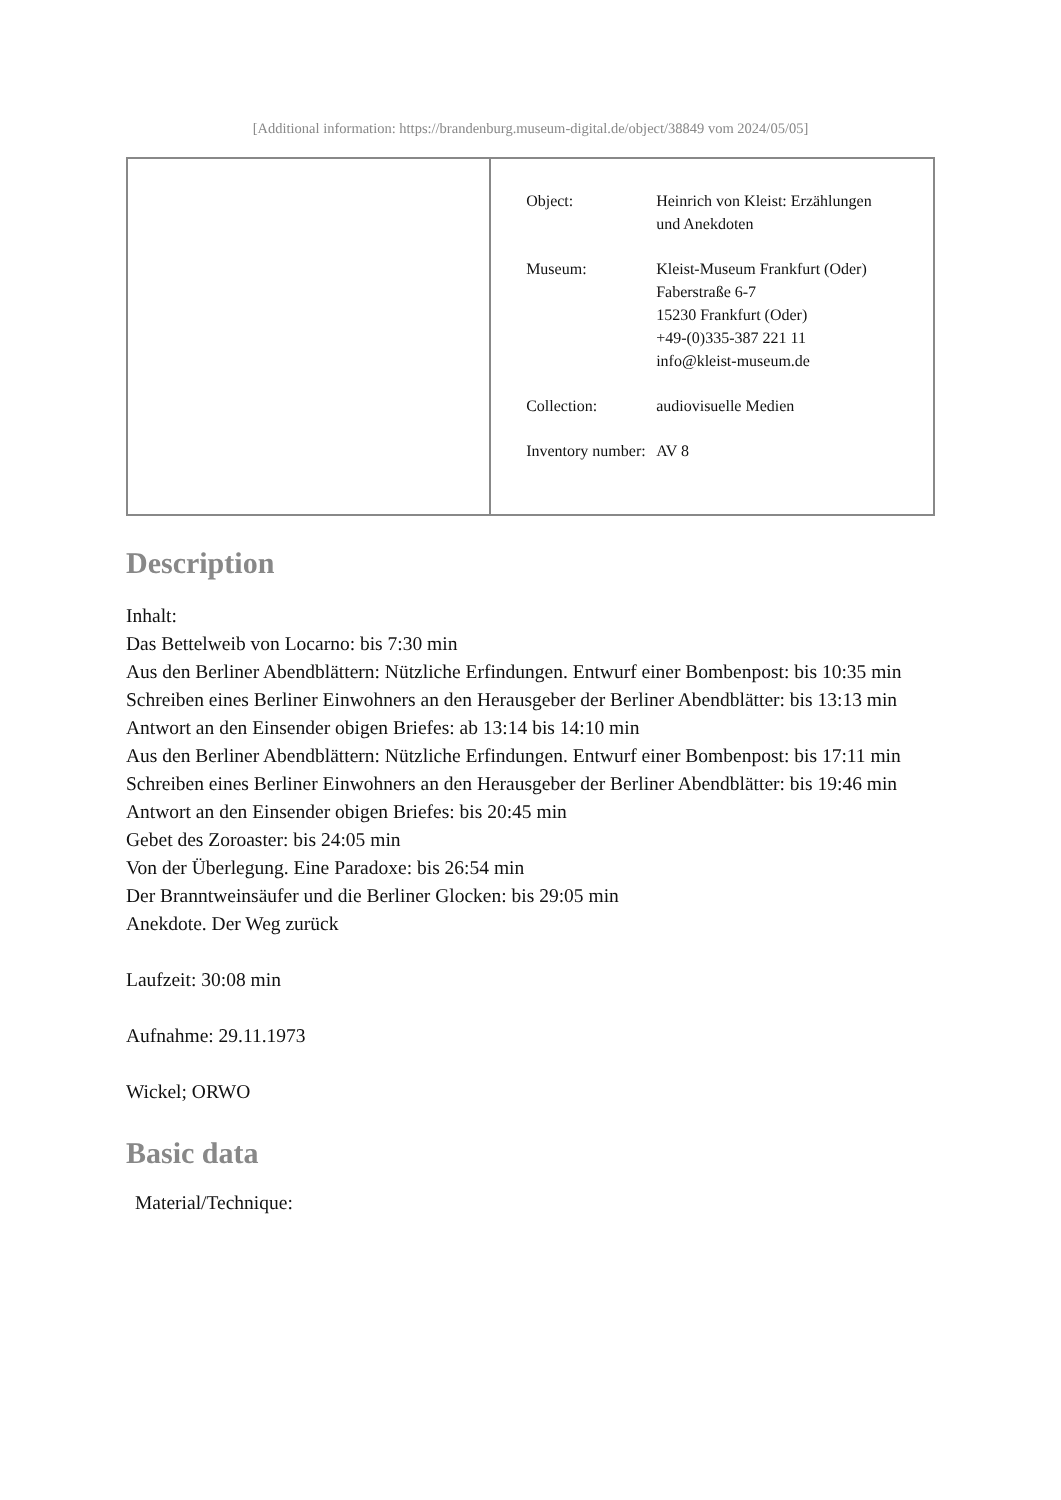[Additional information: https://brandenburg.museum-digital.de/object/38849 vom 2024/05/05]
| | / Object: / Heinrich von Kleist: Erzählungen und Anekdoten / / Museum: / Kleist-Museum Frankfurt (Oder) Faberstraße 6-7 15230 Frankfurt (Oder) +49-(0)335-387 221 11 info@kleist-museum.de / / Collection: / audiovisuelle Medien / / Inventory number: / AV 8 / |
Description
Inhalt:
Das Bettelweib von Locarno: bis 7:30 min
Aus den Berliner Abendblättern: Nützliche Erfindungen. Entwurf einer Bombenpost: bis 10:35 min
Schreiben eines Berliner Einwohners an den Herausgeber der Berliner Abendblätter: bis 13:13 min
Antwort an den Einsender obigen Briefes: ab 13:14 bis 14:10 min
Aus den Berliner Abendblättern: Nützliche Erfindungen. Entwurf einer Bombenpost: bis 17:11 min
Schreiben eines Berliner Einwohners an den Herausgeber der Berliner Abendblätter: bis 19:46 min
Antwort an den Einsender obigen Briefes: bis 20:45 min
Gebet des Zoroaster: bis 24:05 min
Von der Überlegung. Eine Paradoxe: bis 26:54 min
Der Branntweinsäufer und die Berliner Glocken: bis 29:05 min
Anekdote. Der Weg zurück
Laufzeit: 30:08 min
Aufnahme: 29.11.1973
Wickel; ORWO
Basic data
Material/Technique: